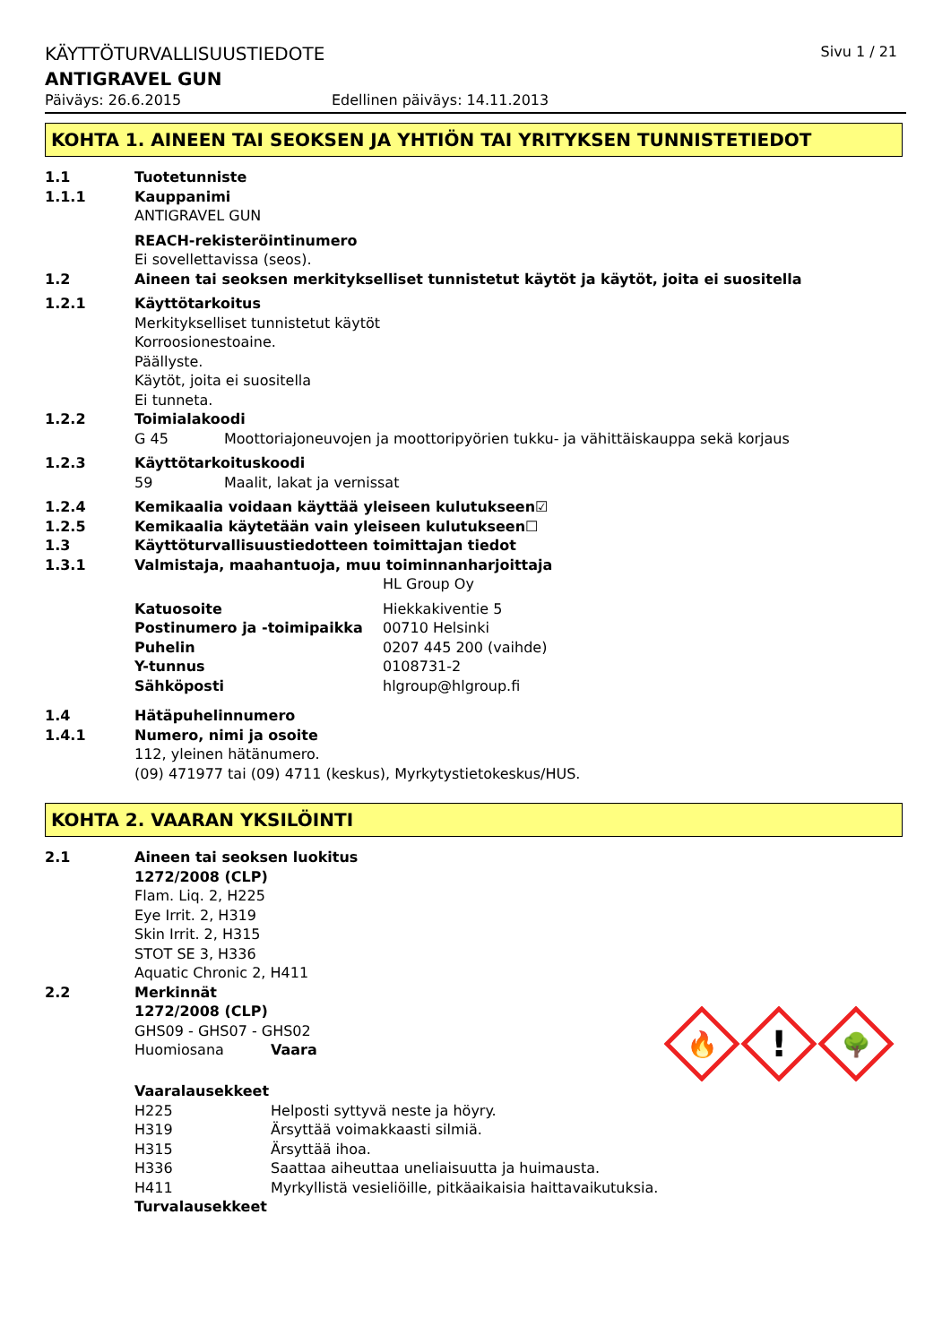KÄYTTÖTURVALLISUUSTIEDOTE Sivu 1 / 21
ANTIGRAVEL GUN
Päiväys: 26.6.2015 Edellinen päiväys: 14.11.2013
KOHTA 1. AINEEN TAI SEOKSEN JA YHTIÖN TAI YRITYKSEN TUNNISTETIEDOT
1.1 Tuotetunniste
1.1.1 Kauppanimi
ANTIGRAVEL GUN
REACH-rekisteröintinumero
Ei sovellettavissa (seos).
1.2 Aineen tai seoksen merkitykselliset tunnistetut käytöt ja käytöt, joita ei suositella
1.2.1 Käyttötarkoitus
Merkitykselliset tunnistetut käytöt
Korroosionestoaine.
Päällyste.
Käytöt, joita ei suositella
Ei tunneta.
1.2.2 Toimialakoodi
G 45 Moottoriajoneuvojen ja moottoripyörien tukku- ja vähittäiskauppa sekä korjaus
1.2.3 Käyttötarkoituskoodi
59 Maalit, lakat ja vernissat
1.2.4 Kemikaalia voidaan käyttää yleiseen kulutukseen☑
1.2.5 Kemikaalia käytetään vain yleiseen kulutukseen☐
1.3 Käyttöturvallisuustiedotteen toimittajan tiedot
1.3.1 Valmistaja, maahantuoja, muu toiminnanharjoittaja
HL Group Oy
Katuosoite Hiekkakiventie 5
Postinumero ja -toimipaikka 00710 Helsinki
Puhelin 0207 445 200 (vaihde)
Y-tunnus 0108731-2
Sähköposti hlgroup@hlgroup.fi
1.4 Hätäpuhelinnumero
1.4.1 Numero, nimi ja osoite
112, yleinen hätänumero.
(09) 471977 tai (09) 4711 (keskus), Myrkytystietokeskus/HUS.
KOHTA 2. VAARAN YKSILÖINTI
2.1 Aineen tai seoksen luokitus
1272/2008 (CLP)
Flam. Liq. 2, H225
Eye Irrit. 2, H319
Skin Irrit. 2, H315
STOT SE 3, H336
Aquatic Chronic 2, H411
2.2 Merkinnät
1272/2008 (CLP)
GHS09 - GHS07 - GHS02
Huomiosana Vaara
🔥
!
🌳
Vaaralausekkeet
H225 Helposti syttyvä neste ja höyry.
H319 Ärsyttää voimakkaasti silmiä.
H315 Ärsyttää ihoa.
H336 Saattaa aiheuttaa uneliaisuutta ja huimausta.
H411 Myrkyllistä vesieliöille, pitkäaikaisia haittavaikutuksia.
Turvalausekkeet